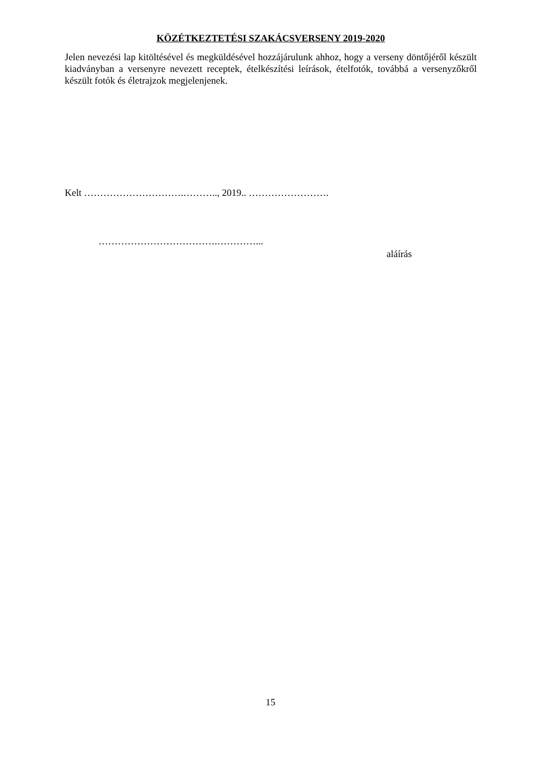KÖZÉTKEZTETÉSI SZAKÁCSVERSENY 2019-2020
Jelen nevezési lap kitöltésével és megküldésével hozzájárulunk ahhoz, hogy a verseny döntőjéről készült kiadványban a versenyre nevezett receptek, ételkészítési leírások, ételfotók, továbbá a versenyzőkről készült fotók és életrajzok megjelenjenek.
Kelt ………………………….……….., 2019.. …………………….
……………………………….…………...
aláírás
15